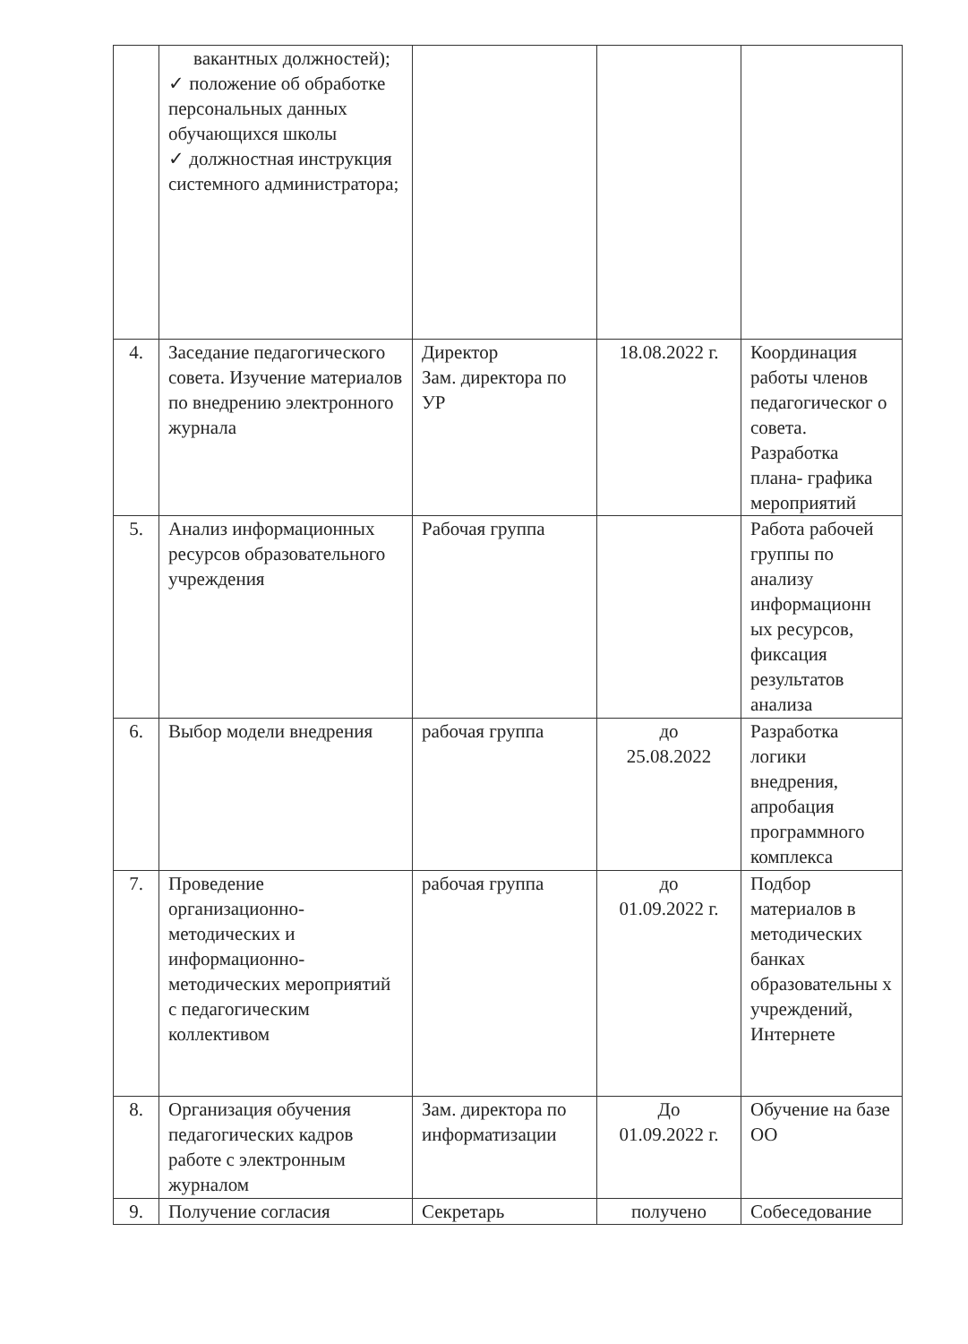| | вакантных должностей); ✓ положение об обработке персональных данных обучающихся школы ✓ должностная инструкция системного администратора; | | | |
| 4. | Заседание педагогического совета. Изучение материалов по внедрению электронного журнала | Директор Зам. директора по УР | 18.08.2022 г. | Координация работы членов педагогическог о совета. Разработка плана- графика мероприятий |
| 5. | Анализ информационных ресурсов образовательного учреждения | Рабочая группа | | Работа рабочей группы по анализу информационн ых ресурсов, фиксация результатов анализа |
| 6. | Выбор модели внедрения | рабочая группа | до 25.08.2022 | Разработка логики внедрения, апробация программного комплекса |
| 7. | Проведение организационно-методических и информационно-методических мероприятий с педагогическим коллективом | рабочая группа | до 01.09.2022 г. | Подбор материалов в методических банках образовательны х учреждений, Интернете |
| 8. | Организация обучения педагогических кадров работе с электронным журналом | Зам. директора по информатизации | До 01.09.2022 г. | Обучение на базе ОО |
| 9. | Получение согласия | Секретарь | получено | Собеседование |